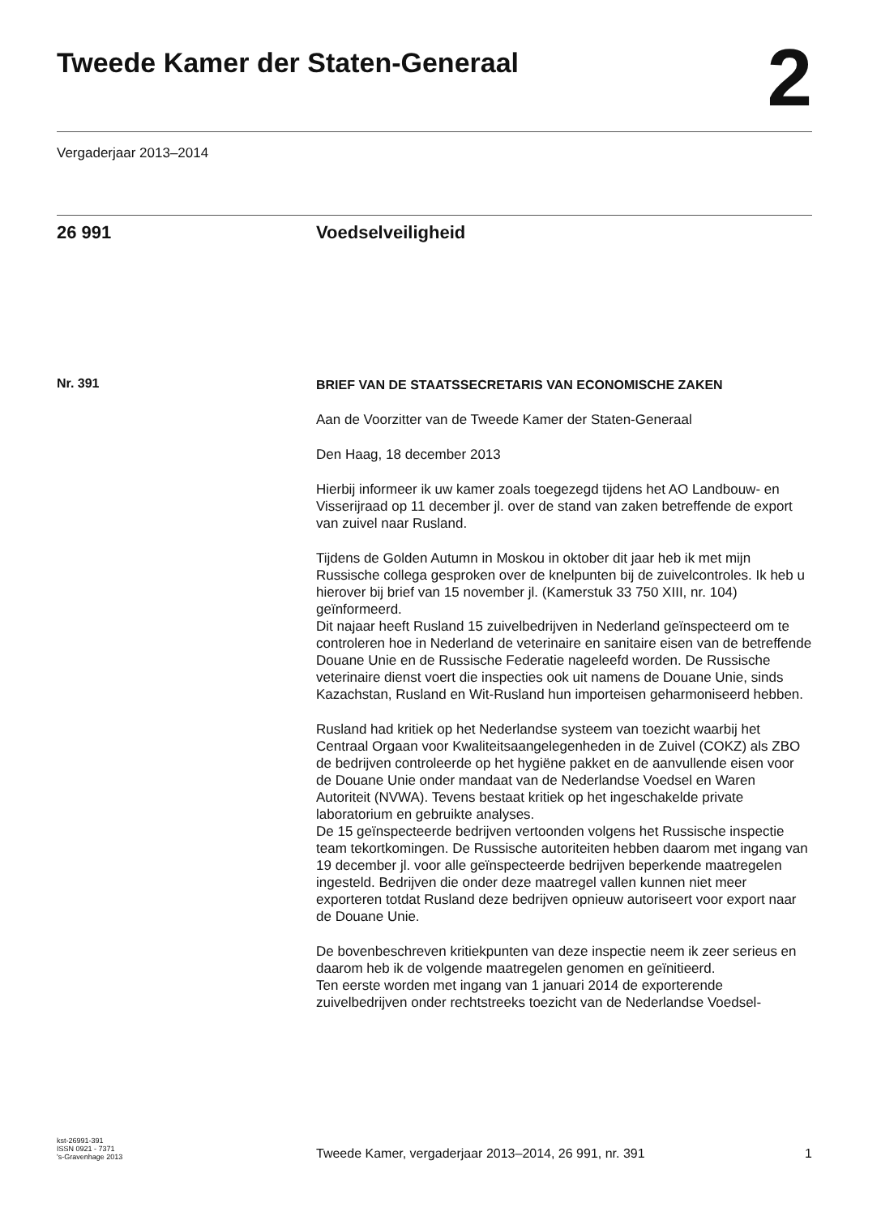Tweede Kamer der Staten-Generaal
2
Vergaderjaar 2013–2014
26 991 Voedselveiligheid
Nr. 391
BRIEF VAN DE STAATSSECRETARIS VAN ECONOMISCHE ZAKEN
Aan de Voorzitter van de Tweede Kamer der Staten-Generaal
Den Haag, 18 december 2013
Hierbij informeer ik uw kamer zoals toegezegd tijdens het AO Landbouw- en Visserijraad op 11 december jl. over de stand van zaken betreffende de export van zuivel naar Rusland.
Tijdens de Golden Autumn in Moskou in oktober dit jaar heb ik met mijn Russische collega gesproken over de knelpunten bij de zuivelcontroles. Ik heb u hierover bij brief van 15 november jl. (Kamerstuk 33 750 XIII, nr. 104) geïnformeerd.
Dit najaar heeft Rusland 15 zuivelbedrijven in Nederland geïnspecteerd om te controleren hoe in Nederland de veterinaire en sanitaire eisen van de betreffende Douane Unie en de Russische Federatie nageleefd worden. De Russische veterinaire dienst voert die inspecties ook uit namens de Douane Unie, sinds Kazachstan, Rusland en Wit-Rusland hun importeisen geharmoniseerd hebben.
Rusland had kritiek op het Nederlandse systeem van toezicht waarbij het Centraal Orgaan voor Kwaliteitsaangelegenheden in de Zuivel (COKZ) als ZBO de bedrijven controleerde op het hygiëne pakket en de aanvullende eisen voor de Douane Unie onder mandaat van de Nederlandse Voedsel en Waren Autoriteit (NVWA). Tevens bestaat kritiek op het ingeschakelde private laboratorium en gebruikte analyses.
De 15 geïnspecteerde bedrijven vertoonden volgens het Russische inspectie team tekortkomingen. De Russische autoriteiten hebben daarom met ingang van 19 december jl. voor alle geïnspecteerde bedrijven beperkende maatregelen ingesteld. Bedrijven die onder deze maatregel vallen kunnen niet meer exporteren totdat Rusland deze bedrijven opnieuw autoriseert voor export naar de Douane Unie.
De bovenbeschreven kritiekpunten van deze inspectie neem ik zeer serieus en daarom heb ik de volgende maatregelen genomen en geïnitieerd.
Ten eerste worden met ingang van 1 januari 2014 de exporterende zuivelbedrijven onder rechtstreeks toezicht van de Nederlandse Voedsel-
kst-26991-391
ISSN 0921 - 7371
's-Gravenhage 2013
Tweede Kamer, vergaderjaar 2013–2014, 26 991, nr. 391
1